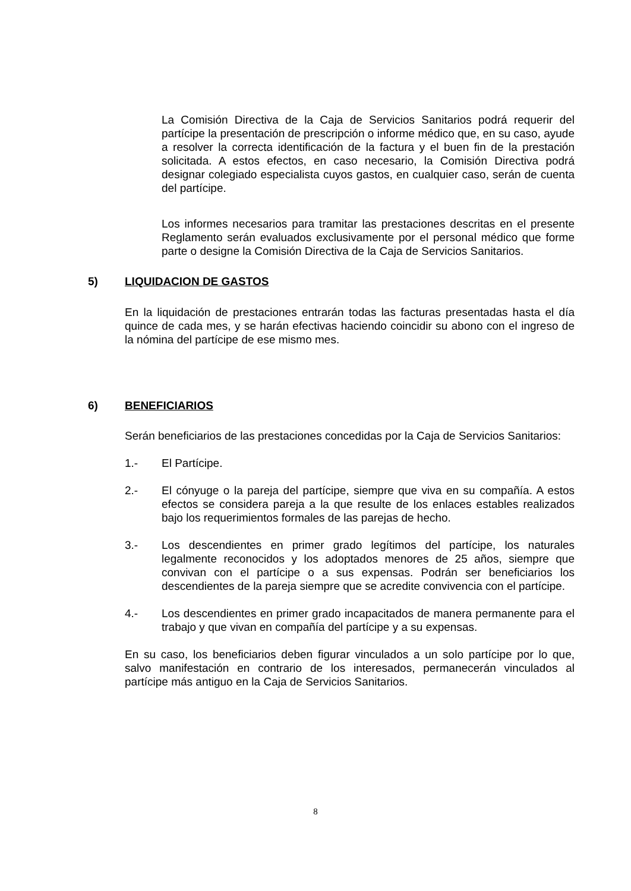La Comisión Directiva de la Caja de Servicios Sanitarios podrá requerir del partícipe la presentación de prescripción o informe médico que, en su caso, ayude a resolver la correcta identificación de la factura y el buen fin de la prestación solicitada. A estos efectos, en caso necesario, la Comisión Directiva podrá designar colegiado especialista cuyos gastos, en cualquier caso, serán de cuenta del partícipe.
Los informes necesarios para tramitar las prestaciones descritas en el presente Reglamento serán evaluados exclusivamente por el personal médico que forme parte o designe la Comisión Directiva de la Caja de Servicios Sanitarios.
5) LIQUIDACION DE GASTOS
En la liquidación de prestaciones entrarán todas las facturas presentadas hasta el día quince de cada mes, y se harán efectivas haciendo coincidir su abono con el ingreso de la nómina del partícipe de ese mismo mes.
6) BENEFICIARIOS
Serán beneficiarios de las prestaciones concedidas por la Caja de Servicios Sanitarios:
1.- El Partícipe.
2.- El cónyuge o la pareja del partícipe, siempre que viva en su compañía. A estos efectos se considera pareja a la que resulte de los enlaces estables realizados bajo los requerimientos formales de las parejas de hecho.
3.- Los descendientes en primer grado legítimos del partícipe, los naturales legalmente reconocidos y los adoptados menores de 25 años, siempre que convivan con el partícipe o a sus expensas. Podrán ser beneficiarios los descendientes de la pareja siempre que se acredite convivencia con el partícipe.
4.- Los descendientes en primer grado incapacitados de manera permanente para el trabajo y que vivan en compañía del partícipe y a su expensas.
En su caso, los beneficiarios deben figurar vinculados a un solo partícipe por lo que, salvo manifestación en contrario de los interesados, permanecerán vinculados al partícipe más antiguo en la Caja de Servicios Sanitarios.
8